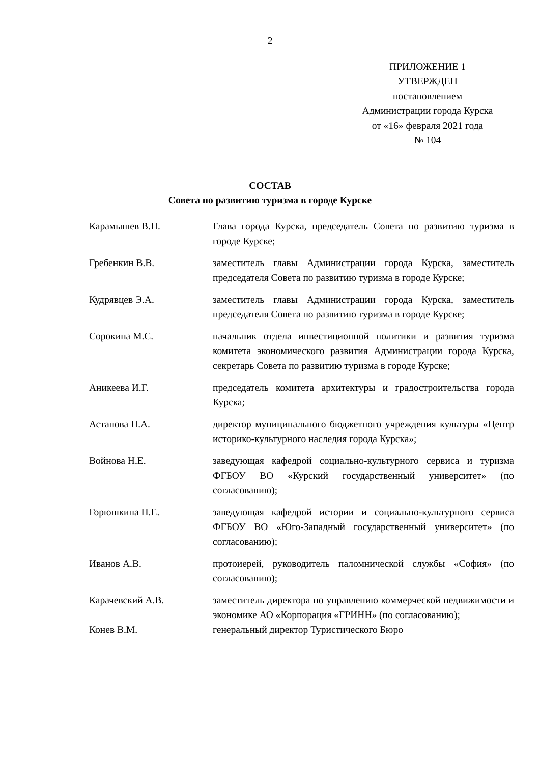2
ПРИЛОЖЕНИЕ 1
УТВЕРЖДЕН
постановлением
Администрации города Курска
от «16» февраля 2021 года
№ 104
СОСТАВ
Совета по развитию туризма в городе Курске
| Карамышев В.Н. | Глава города Курска, председатель Совета по развитию туризма в городе Курске; |
| Гребенкин В.В. | заместитель главы Администрации города Курска, заместитель председателя Совета по развитию туризма в городе Курске; |
| Кудрявцев Э.А. | заместитель главы Администрации города Курска, заместитель председателя Совета по развитию туризма в городе Курске; |
| Сорокина М.С. | начальник отдела инвестиционной политики и развития туризма комитета экономического развития Администрации города Курска, секретарь Совета по развитию туризма в городе Курске; |
| Аникеева И.Г. | председатель комитета архитектуры и градостроительства города Курска; |
| Астапова Н.А. | директор муниципального бюджетного учреждения культуры «Центр историко-культурного наследия города Курска»; |
| Войнова Н.Е. | заведующая кафедрой социально-культурного сервиса и туризма ФГБОУ ВО «Курский государственный университет» (по согласованию); |
| Горюшкина Н.Е. | заведующая кафедрой истории и социально-культурного сервиса ФГБОУ ВО «Юго-Западный государственный университет» (по согласованию); |
| Иванов А.В. | протоиерей, руководитель паломнической службы «София» (по согласованию); |
| Карачевский А.В. | заместитель директора по управлению коммерческой недвижимости и экономике АО «Корпорация «ГРИНН» (по согласованию); |
| Конев В.М. | генеральный директор Туристического Бюро |